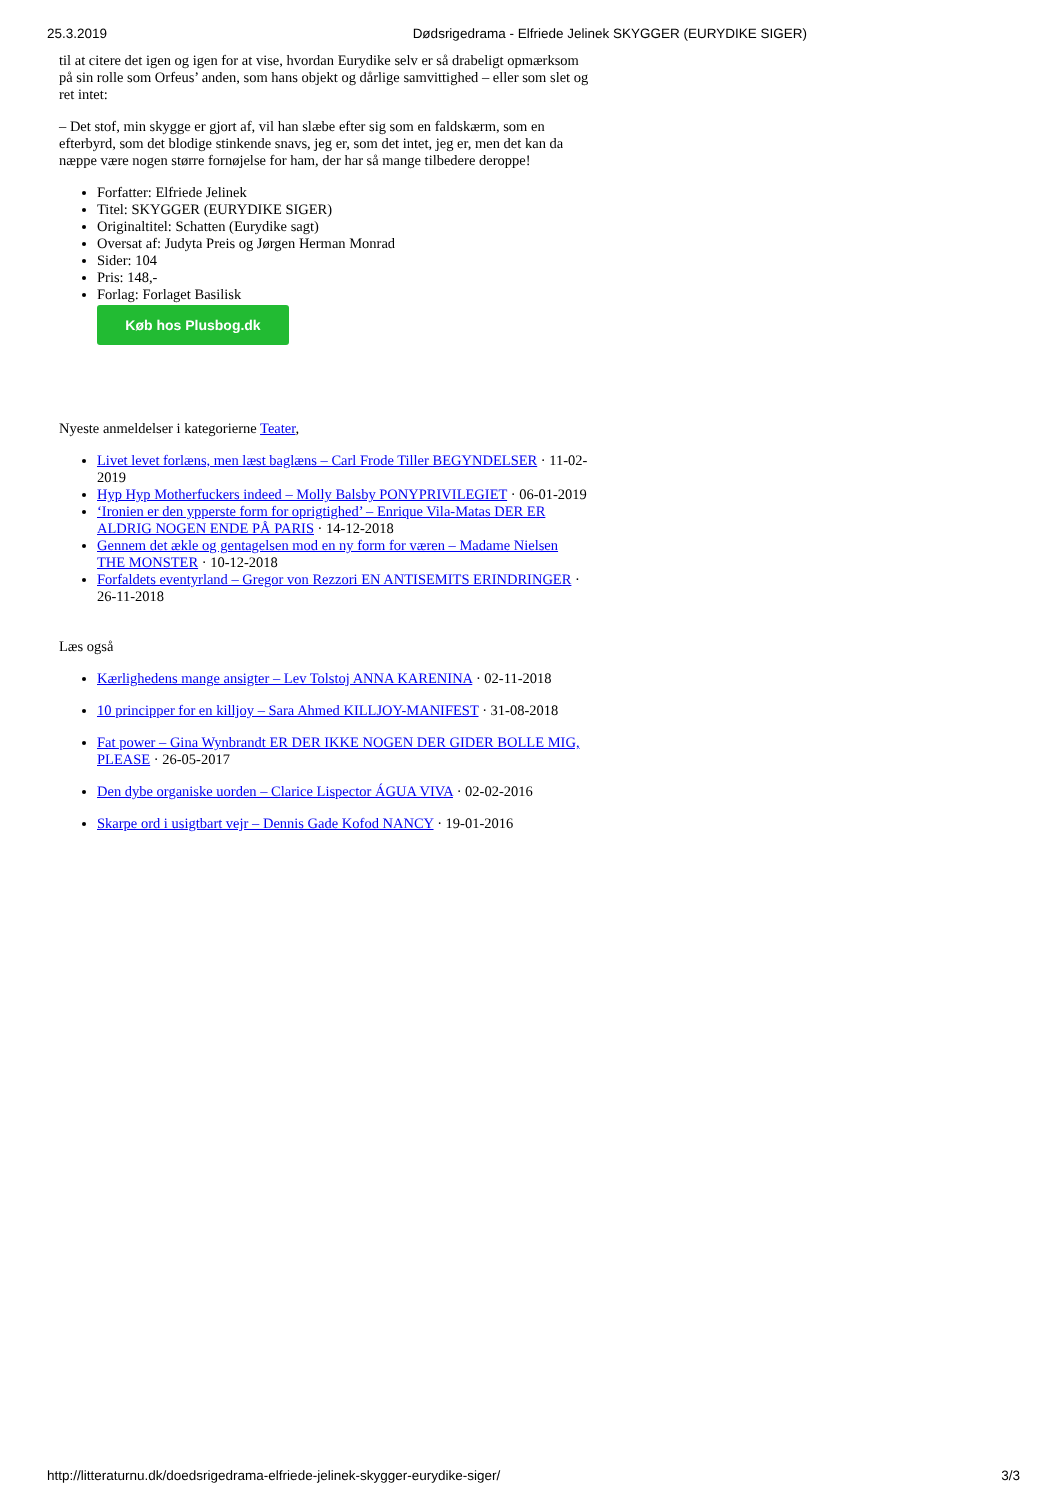25.3.2019 Dødsrigedrama - Elfriede Jelinek SKYGGER (EURYDIKE SIGER)
til at citere det igen og igen for at vise, hvordan Eurydike selv er så drabeligt opmærksom på sin rolle som Orfeus’ anden, som hans objekt og dårlige samvittighed – eller som slet og ret intet:
– Det stof, min skygge er gjort af, vil han slæbe efter sig som en faldskærm, som en efterbyrd, som det blodige stinkende snavs, jeg er, som det intet, jeg er, men det kan da næppe være nogen større fornøjelse for ham, der har så mange tilbedere deroppe!
Forfatter: Elfriede Jelinek
Titel: SKYGGER (EURYDIKE SIGER)
Originaltitel: Schatten (Eurydike sagt)
Oversat af: Judyta Preis og Jørgen Herman Monrad
Sider: 104
Pris: 148,-
Forlag: Forlaget Basilisk
Køb hos Plusbog.dk
Nyeste anmeldelser i kategorierne Teater,
Livet levet forlæns, men læst baglæns – Carl Frode Tiller BEGYNDELSER · 11-02-2019
Hyp Hyp Motherfuckers indeed – Molly Balsby PONYPRIVILEGIET · 06-01-2019
‘Ironien er den ypperste form for oprigtighed’ – Enrique Vila-Matas DER ER ALDRIG NOGEN ENDE PÅ PARIS · 14-12-2018
Gennem det ækle og gentagelsen mod en ny form for væren – Madame Nielsen THE MONSTER · 10-12-2018
Forfaldets eventyrland – Gregor von Rezzori EN ANTISEMITS ERINDRINGER · 26-11-2018
Læs også
Kærlighedens mange ansigter – Lev Tolstoj ANNA KARENINA · 02-11-2018
10 principper for en killjoy – Sara Ahmed KILLJOY-MANIFEST · 31-08-2018
Fat power – Gina Wynbrandt ER DER IKKE NOGEN DER GIDER BOLLE MIG, PLEASE · 26-05-2017
Den dybe organiske uorden – Clarice Lispector ÁGUA VIVA · 02-02-2016
Skarpe ord i usigtbart vejr – Dennis Gade Kofod NANCY · 19-01-2016
http://litteraturnu.dk/doedsrigedrama-elfriede-jelinek-skygger-eurydike-siger/ 3/3